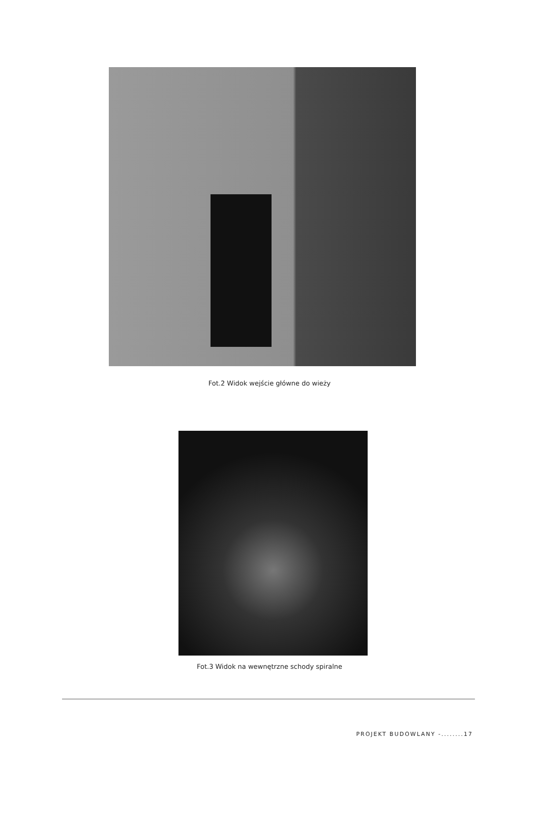Fot.2 Widok wejście główne do wieży
Fot.3 Widok na wewnętrzne schody spiralne
PROJEKT BUDOWLANY -........17